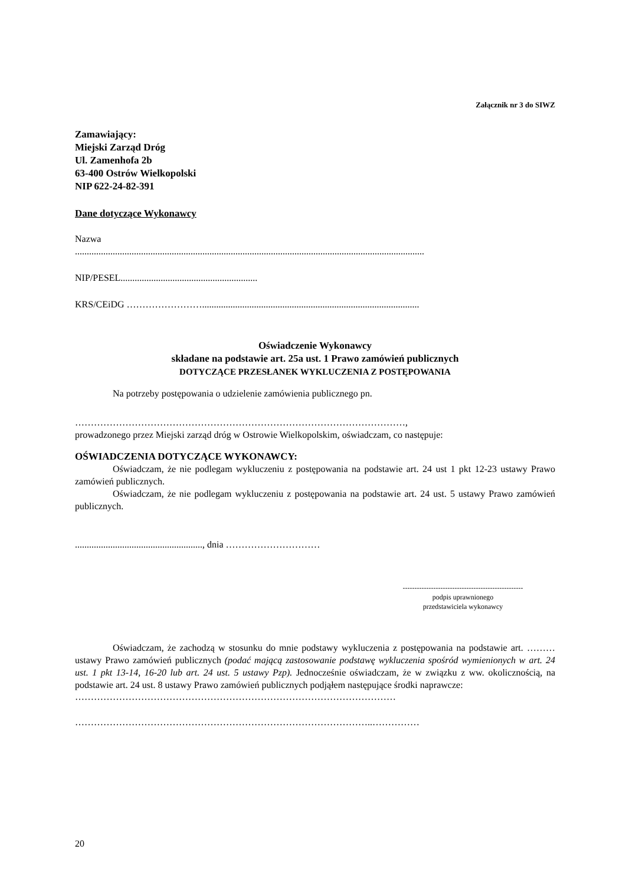Załącznik nr 3 do SIWZ
Zamawiający:
Miejski Zarząd Dróg
Ul. Zamenhofa 2b
63-400 Ostrów Wielkopolski
NIP 622-24-82-391
Dane dotyczące Wykonawcy
Nazwa
....................................................................................................................................................
NIP/PESEL..........................................................
KRS/CEiDG ……………………............................................................................................
Oświadczenie Wykonawcy
składane na podstawie art. 25a ust. 1 Prawo zamówień publicznych
DOTYCZĄCE PRZESŁANEK WYKLUCZENIA Z POSTĘPOWANIA
Na potrzeby postępowania o udzielenie zamówienia publicznego pn.
……………………………………………………………………………………………,
prowadzonego przez Miejski zarząd dróg w Ostrowie Wielkopolskim, oświadczam, co następuje:
OŚWIADCZENIA DOTYCZĄCE WYKONAWCY:
Oświadczam, że nie podlegam wykluczeniu z postępowania na podstawie art. 24 ust 1 pkt 12-23 ustawy Prawo zamówień publicznych.
Oświadczam, że nie podlegam wykluczeniu z postępowania na podstawie art. 24 ust. 5 ustawy Prawo zamówień publicznych.
......................................................, dnia …………………………
---------------------------------------------------
podpis uprawnionego
przedstawiciela wykonawcy
Oświadczam, że zachodzą w stosunku do mnie podstawy wykluczenia z postępowania na podstawie art. ……… ustawy Prawo zamówień publicznych (podać mającą zastosowanie podstawę wykluczenia spośród wymienionych w art. 24 ust. 1 pkt 13-14, 16-20 lub art. 24 ust. 5 ustawy Pzp). Jednocześnie oświadczam, że w związku z ww. okolicznością, na podstawie art. 24 ust. 8 ustawy Prawo zamówień publicznych podjąłem następujące środki naprawcze:
…………………………………………………………………………………………
…………………………………………………………………………………..……………
20